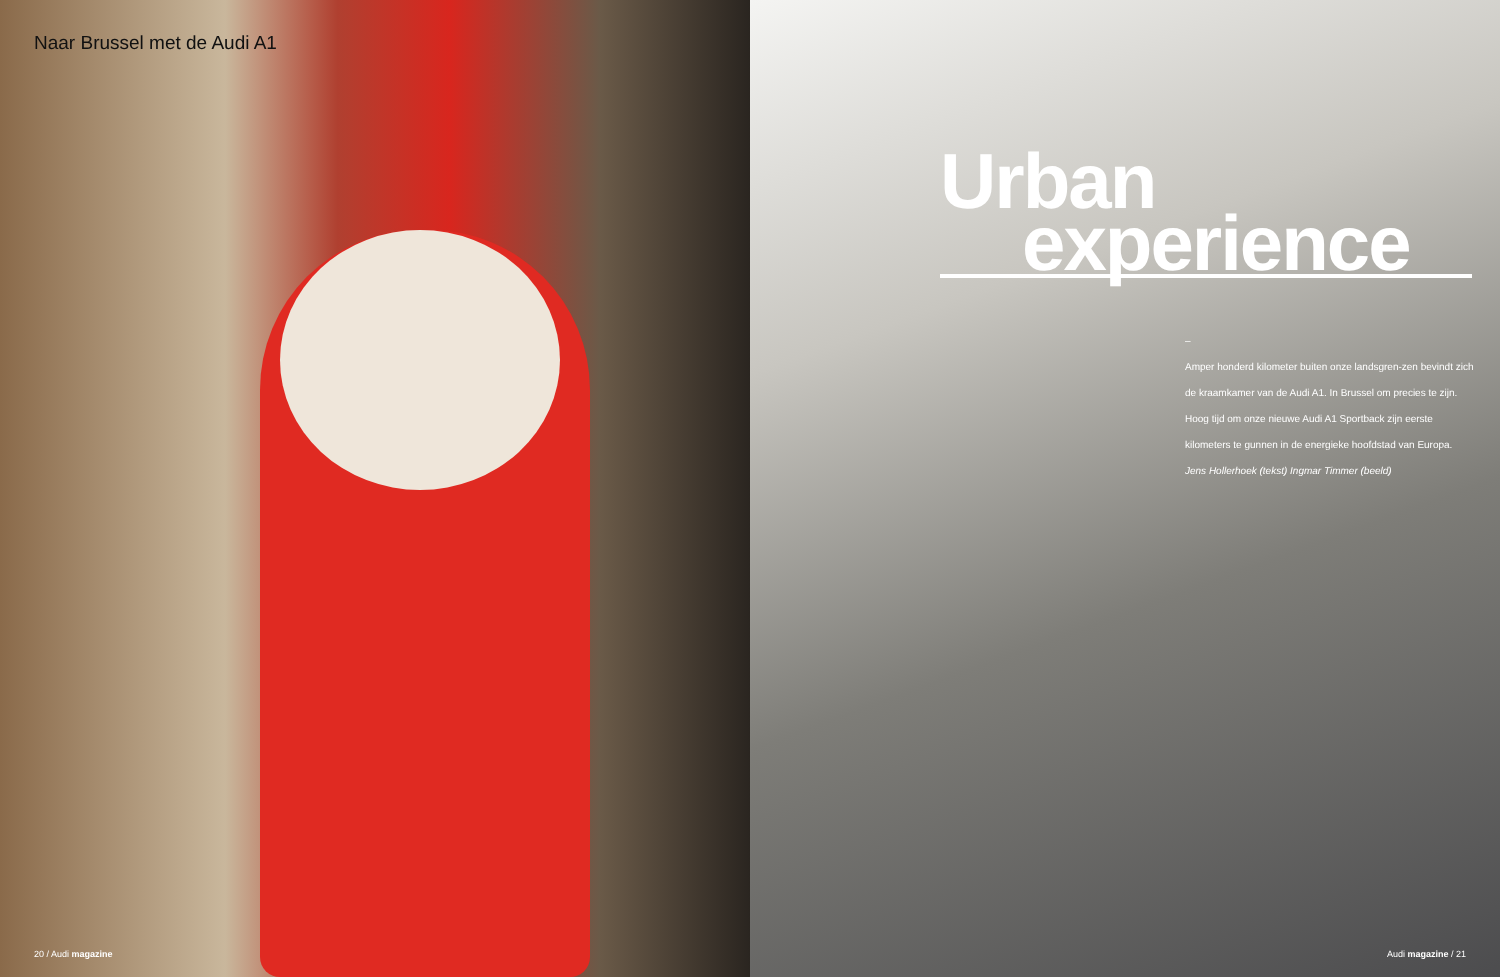Naar Brussel met de Audi A1
20 / Audi magazine
Urban
experience
–
Amper honderd kilometer buiten onze landsgren-zen bevindt zich de kraamkamer van de Audi A1. In Brussel om precies te zijn. Hoog tijd om onze nieuwe Audi A1 Sportback zijn eerste kilometers te gunnen in de energieke hoofdstad van Europa.
Jens Hollerhoek (tekst) Ingmar Timmer (beeld)
Audi magazine / 21